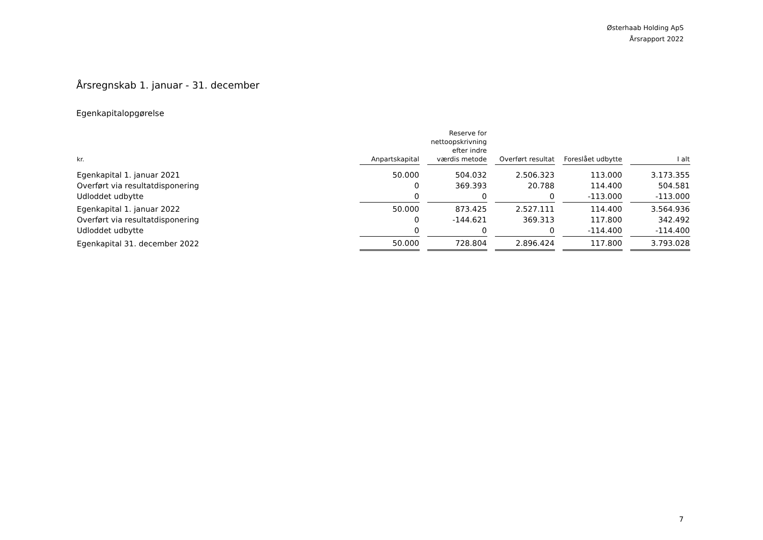Østerhaab Holding ApS
Årsrapport 2022
Årsregnskab 1. januar - 31. december
Egenkapitalopgørelse
| kr. | Anpartskapital | Reserve for nettoopskrivning efter indre værdis metode | Overført resultat | Foreslået udbytte | I alt |
| --- | --- | --- | --- | --- | --- |
| Egenkapital 1. januar 2021 | 50.000 | 504.032 | 2.506.323 | 113.000 | 3.173.355 |
| Overført via resultatdisponering | 0 | 369.393 | 20.788 | 114.400 | 504.581 |
| Udloddet udbytte | 0 | 0 | 0 | -113.000 | -113.000 |
| Egenkapital 1. januar 2022 | 50.000 | 873.425 | 2.527.111 | 114.400 | 3.564.936 |
| Overført via resultatdisponering | 0 | -144.621 | 369.313 | 117.800 | 342.492 |
| Udloddet udbytte | 0 | 0 | 0 | -114.400 | -114.400 |
| Egenkapital 31. december 2022 | 50.000 | 728.804 | 2.896.424 | 117.800 | 3.793.028 |
7